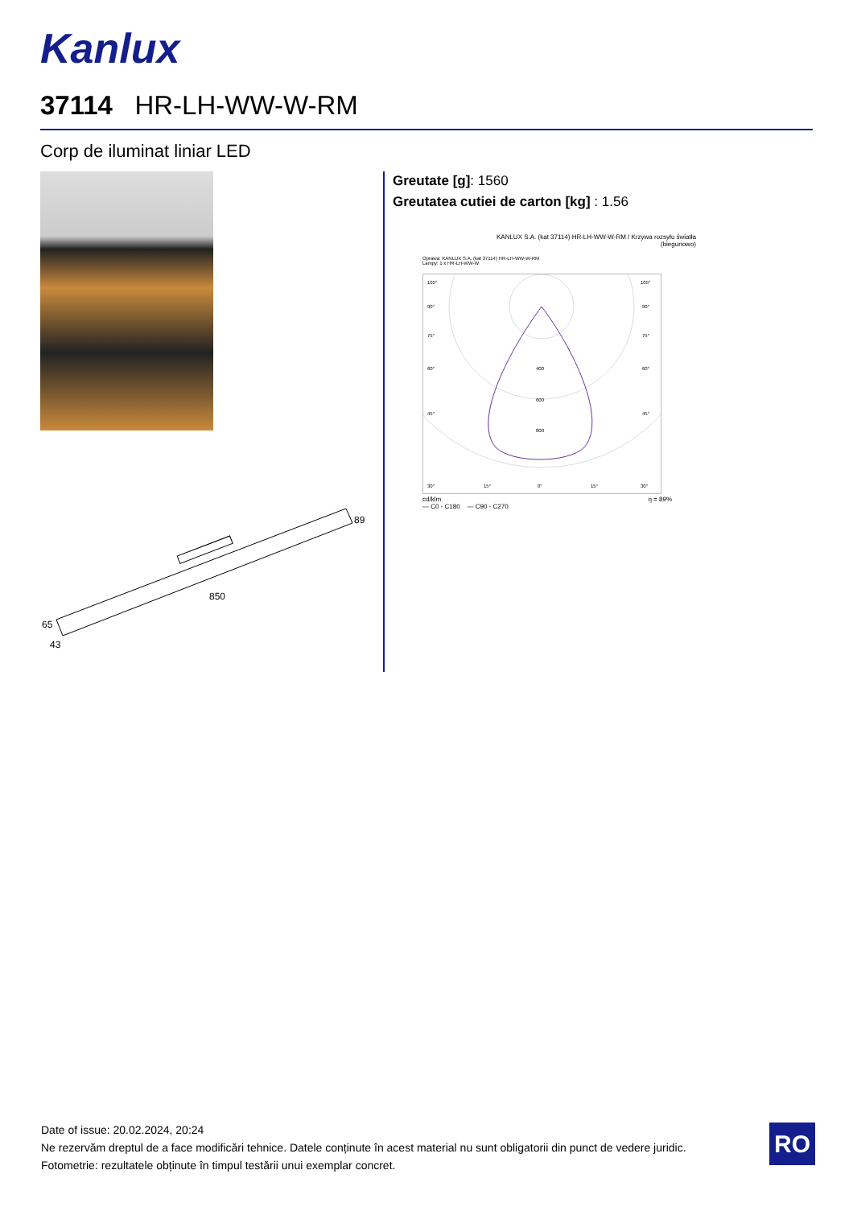Kanlux
37114 HR-LH-WW-W-RM
Corp de iluminat liniar LED
89
850
65
43
Greutate [g]: 1560
Greutatea cutiei de carton [kg] : 1.56
KANLUX S.A. (kat 37114) HR-LH-WW-W-RM / Krzywa rozsyłu światła
(biegunowo)
Oprawa: KANLUX S.A. (kat 37114) HR-LH-WW-W-RM
Lampy: 1 x HR-LH-WW-W
105°
105°
90°
90°
75°
75°
60°
60°
400
600
800
45°
45°
30°
15°
0°
15°
30°
cd/klm η = 89%
— C0 - C180 — C90 - C270
Date of issue: 20.02.2024, 20:24
Ne rezervăm dreptul de a face modificări tehnice. Datele conținute în acest material nu sunt obligatorii din punct de vedere juridic.
Fotometrie: rezultatele obținute în timpul testării unui exemplar concret.
RO